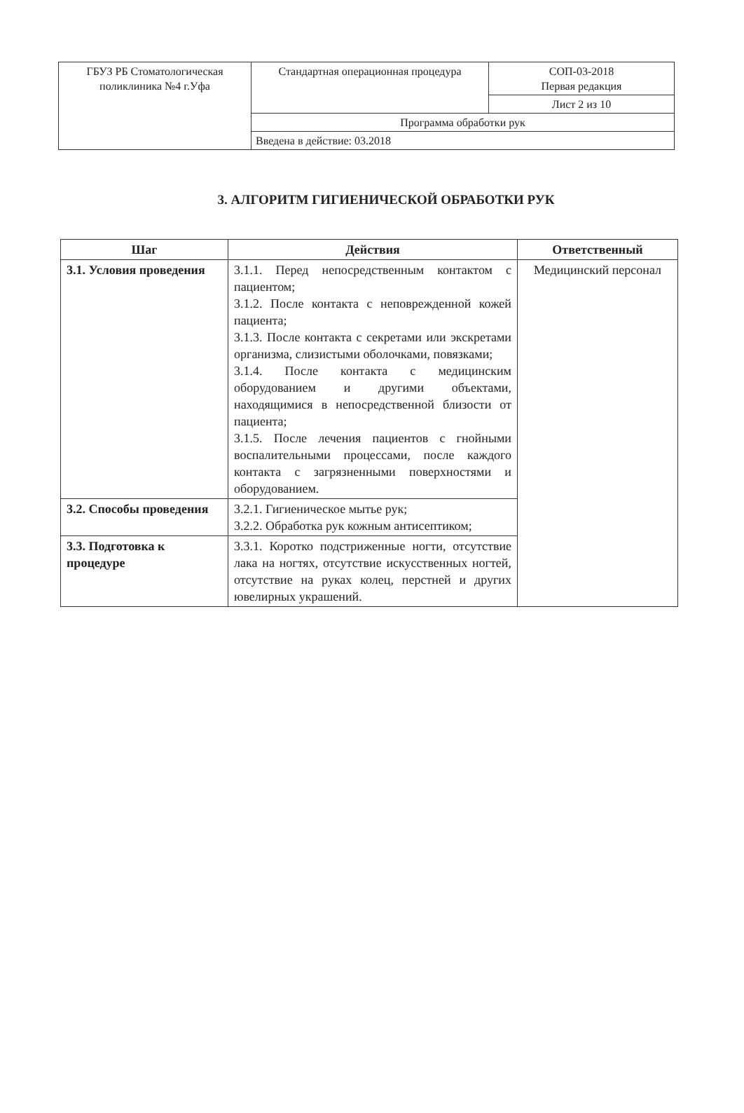| ГБУЗ РБ Стоматологическая поликлиника №4 г.Уфа | Стандартная операционная процедура | СОП-03-2018 Первая редакция |
| | | Лист 2 из 10 |
| | Программа обработки рук | |
| | Введена в действие: 03.2018 | |
3. АЛГОРИТМ ГИГИЕНИЧЕСКОЙ ОБРАБОТКИ РУК
| Шаг | Действия | Ответственный |
| --- | --- | --- |
| 3.1. Условия проведения | 3.1.1. Перед непосредственным контактом с пациентом; 3.1.2. После контакта с неповрежденной кожей пациента; 3.1.3. После контакта с секретами или экскретами организма, слизистыми оболочками, повязками; 3.1.4. После контакта с медицинским оборудованием и другими объектами, находящимися в непосредственной близости от пациента; 3.1.5. После лечения пациентов с гнойными воспалительными процессами, после каждого контакта с загрязненными поверхностями и оборудованием. | Медицинский персонал |
| 3.2. Способы проведения | 3.2.1. Гигиеническое мытье рук; 3.2.2. Обработка рук кожным антисептиком; | |
| 3.3. Подготовка к процедуре | 3.3.1. Коротко подстриженные ногти, отсутствие лака на ногтях, отсутствие искусственных ногтей, отсутствие на руках колец, перстней и других ювелирных украшений. | |